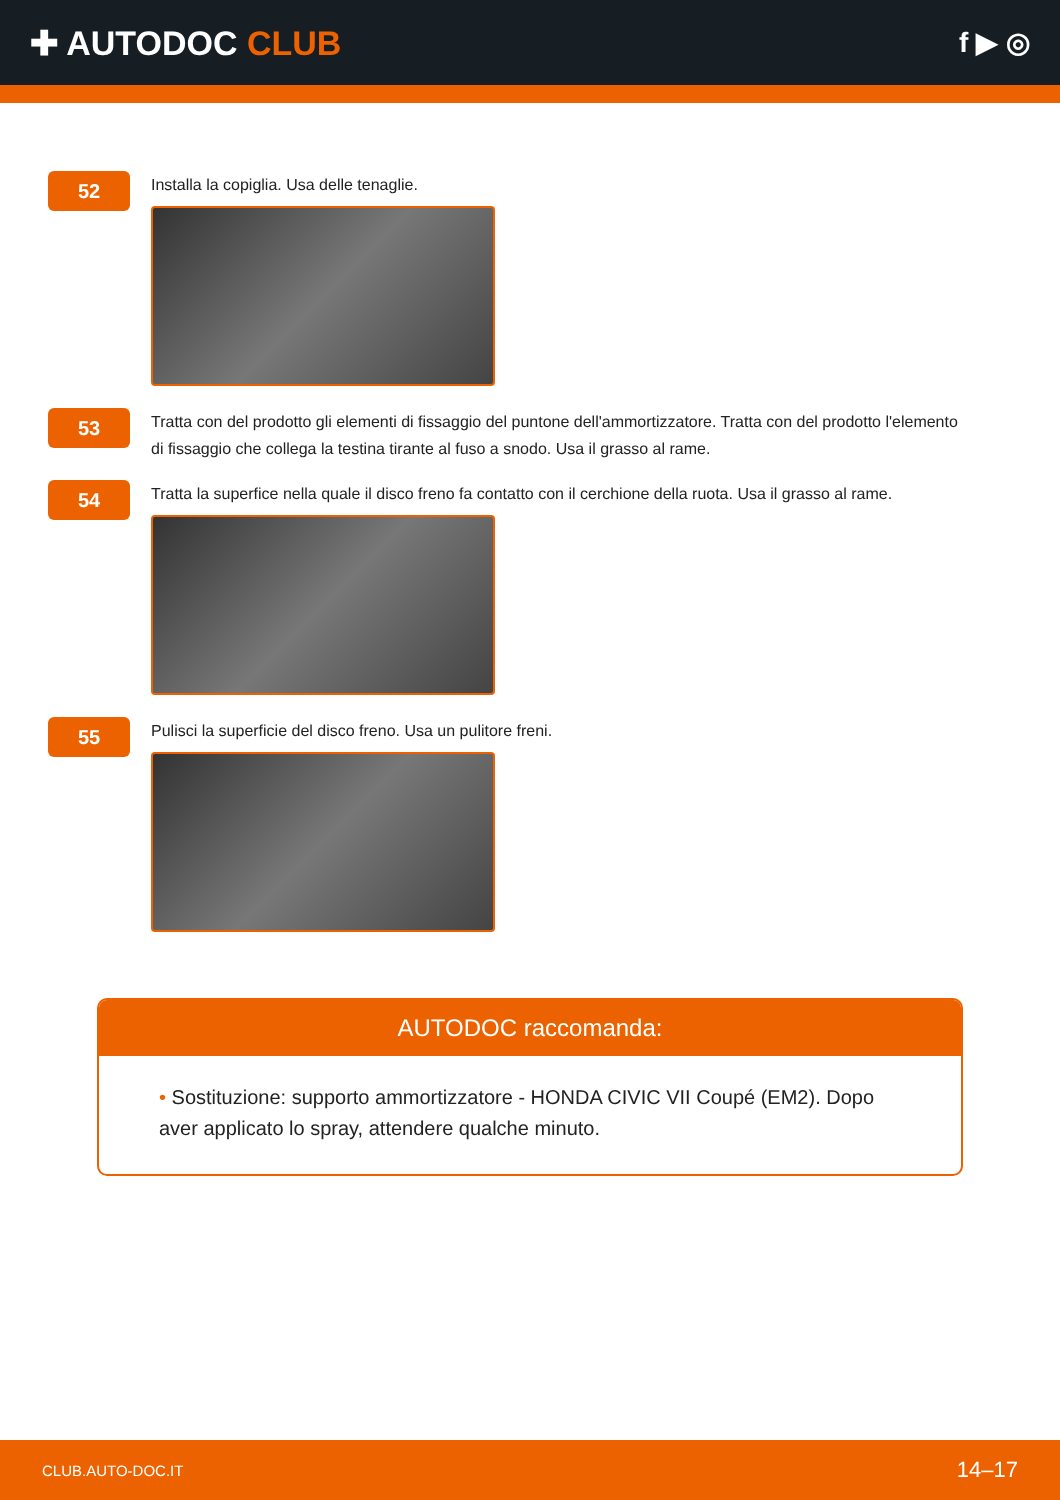✚ AUTODOC CLUB
f ▶ ◎
52
Installa la copiglia. Usa delle tenaglie.
53
Tratta con del prodotto gli elementi di fissaggio del puntone dell'ammortizzatore. Tratta con del prodotto l'elemento di fissaggio che collega la testina tirante al fuso a snodo. Usa il grasso al rame.
54
Tratta la superfice nella quale il disco freno fa contatto con il cerchione della ruota. Usa il grasso al rame.
55
Pulisci la superficie del disco freno. Usa un pulitore freni.
AUTODOC raccomanda:
• Sostituzione: supporto ammortizzatore - HONDA CIVIC VII Coupé (EM2). Dopo aver applicato lo spray, attendere qualche minuto.
CLUB.AUTO-DOC.IT 14–17